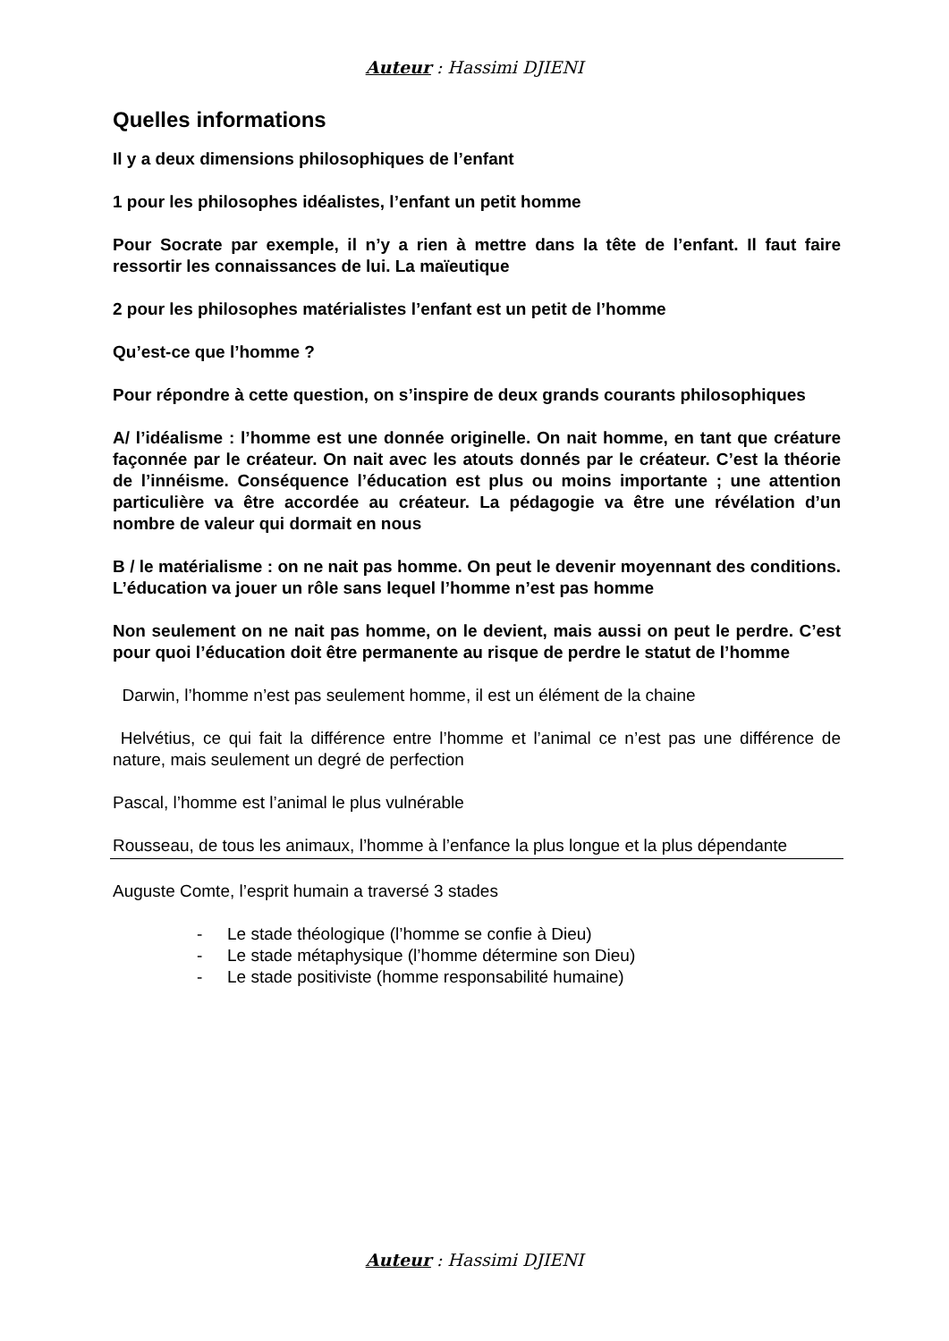Auteur : Hassimi DJIENI
Quelles informations
Il y a deux dimensions philosophiques de l’enfant
1 pour les philosophes idéalistes, l’enfant un petit homme
Pour Socrate par exemple, il n’y a rien à mettre dans la tête de l’enfant. Il faut faire ressortir les connaissances de lui. La maïeutique
2 pour les philosophes matérialistes l’enfant est un petit de l’homme
Qu’est-ce que l’homme ?
Pour répondre à cette question, on s’inspire de deux grands courants philosophiques
A/ l’idéalisme : l’homme est une donnée originelle. On nait homme, en tant que créature façonnée par le créateur. On nait avec les atouts donnés par le créateur. C’est la théorie de l’innéisme. Conséquence l’éducation est plus ou moins importante ; une attention particulière va être accordée au créateur. La pédagogie va être une révélation d’un nombre de valeur qui dormait en nous
B / le matérialisme : on ne nait pas homme. On peut le devenir moyennant des conditions. L’éducation va jouer un rôle sans lequel l’homme n’est pas homme
Non seulement on ne nait pas homme, on le devient, mais aussi on peut le perdre. C’est pour quoi l’éducation doit être permanente au risque de perdre le statut de l’homme
Darwin, l’homme n’est pas seulement homme, il est un élément de la chaine
Helvétius, ce qui fait la différence entre l’homme et l’animal ce n’est pas une différence de nature, mais seulement un degré de perfection
Pascal, l’homme est l’animal le plus vulnérable
Rousseau, de tous les animaux, l’homme à l’enfance la plus longue et la plus dépendante
Auguste Comte, l’esprit humain a traversé 3 stades
- Le stade théologique (l’homme se confie à Dieu)
- Le stade métaphysique (l’homme détermine son Dieu)
- Le stade positiviste (homme responsabilité humaine)
Auteur : Hassimi DJIENI